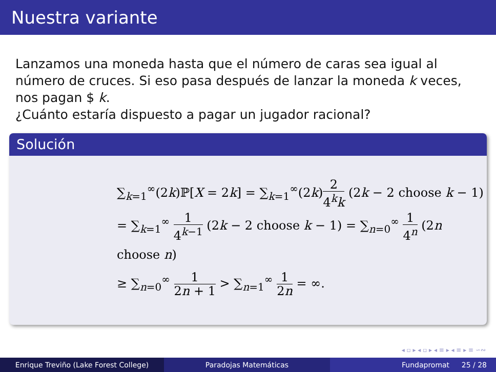Nuestra variante
Lanzamos una moneda hasta que el número de caras sea igual al número de cruces. Si eso pasa después de lanzar la moneda k veces, nos pagan $ k.
¿Cuánto estaría dispuesto a pagar un jugador racional?
Solución
∑<sub>k=1</sub><sup>∞</sup>(2k)ℙ[X = 2k] = ∑<sub>k=1</sub><sup>∞</sup>(2k)2 4<sup>k</sup>k (2k − 2 choose k − 1)
= ∑<sub>k=1</sub><sup>∞</sup> 1 4<sup>k−1</sup> (2k − 2 choose k − 1) = ∑<sub>n=0</sub><sup>∞</sup> 1 4<sup>n</sup> (2n choose n)
≥ ∑<sub>n=0</sub><sup>∞</sup> 1 2n + 1 > ∑<sub>n=1</sub><sup>∞</sup> 1 2n = ∞.
◂ ▫ ▸ ◂ ▫ ▸ ◂ ≡ ▸ ◂ ≡ ▸ ≡ ∽∾
Enrique Treviño (Lake Forest College) Paradojas Matemáticas Fundapromat 25 / 28